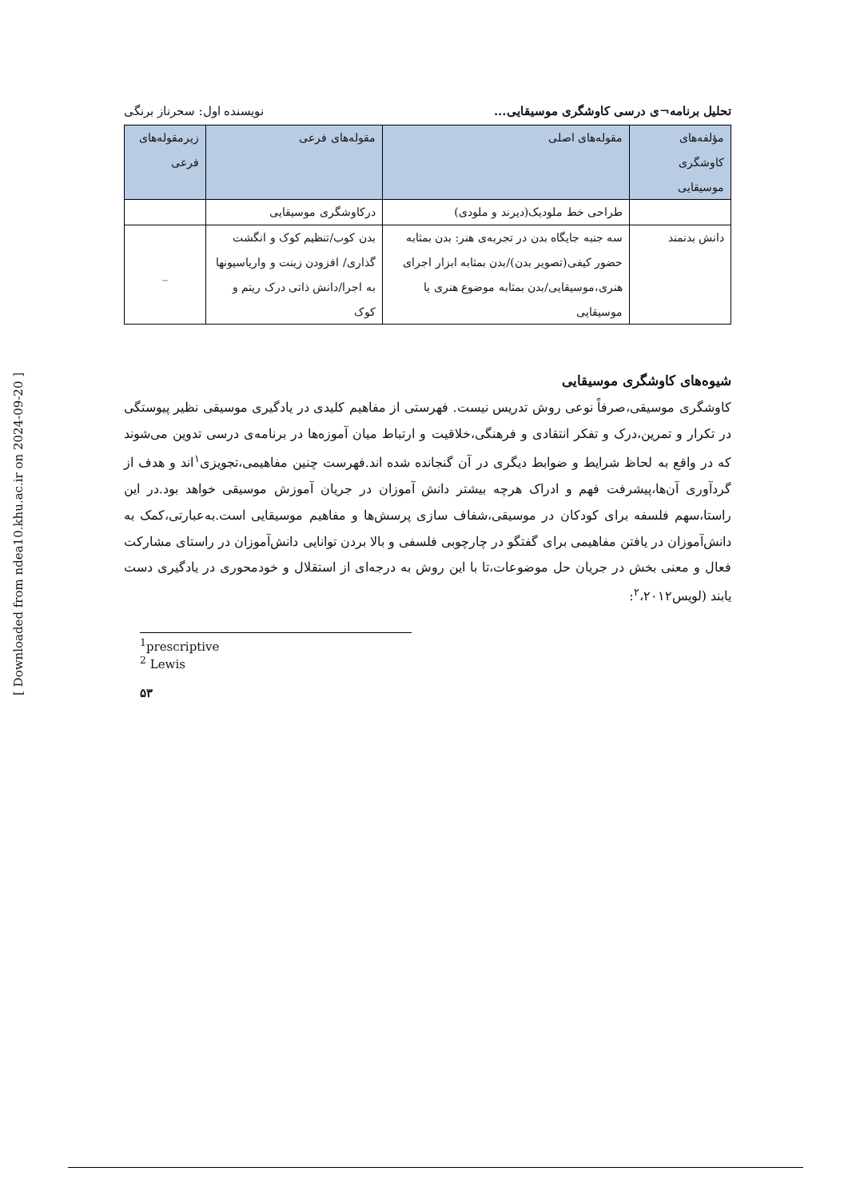تحلیل برنامه¬ی درسی کاوشگری موسیقایی... نویسنده اول: سحرناز برنگی
| مؤلفه‌های کاوشگری موسیقایی | مقوله‌های اصلی | مقوله‌های فرعی | زیرمقوله‌های فرعی |
| --- | --- | --- | --- |
| | طراحی خط ملودیک(دیرند و ملودی) | درکاوشگری موسیقایی | |
| دانش بدنمند | سه جنبه جایگاه بدن در تجربه‌ی هنر: بدن بمثابه حضور کیفی(تصویر بدن)/بدن بمثابه ابزار اجرای هنری،موسیقایی/بدن بمثابه موضوع هنری یا موسیقایی | بدن کوب/تنظیم کوک و انگشت گذاری/ افزودن زینت و واریاسیونها به اجرا/دانش ذاتی درک ریتم و کوک | _ |
شیوه‌های کاوشگری موسیقایی
کاوشگری موسیقی،صرفاً نوعی روش تدریس نیست. فهرستی از مفاهیم کلیدی در یادگیری موسیقی نظیر پیوستگی در تکرار و تمرین،درک و تفکر انتقادی و فرهنگی،خلاقیت و ارتباط میان آموزه‌ها در برنامه‌ی درسی تدوین می‌شوند که در واقع به لحاظ شرایط و ضوابط دیگری در آن گنجانده شده اند.فهرست چنین مفاهیمی،تجویزی<sup>۱</sup>اند و هدف از گردآوری آن‌ها،پیشرفت فهم و ادراک هرچه بیشتر دانش آموزان در جریان آموزش موسیقی خواهد بود.در این راستا،سهم فلسفه برای کودکان در موسیقی،شفاف سازی پرسش‌ها و مفاهیم موسیقایی است.به‌عبارتی،کمک به دانش‌آموزان در یافتن مفاهیمی برای گفتگو در چارچوبی فلسفی و بالا بردن توانایی دانش‌آموزان در راستای مشارکت فعال و معنی بخش در جریان حل موضوعات،تا با این روش به درجه‌ای از استقلال و خودمحوری در یادگیری دست یابند (لویس<sup>۲</sup>،۲۰۱۲:
<sup>1</sup> prescriptive
<sup>2</sup> Lewis
۵۳
[ Downloaded from ndea10.khu.ac.ir on 2024-09-20 ]